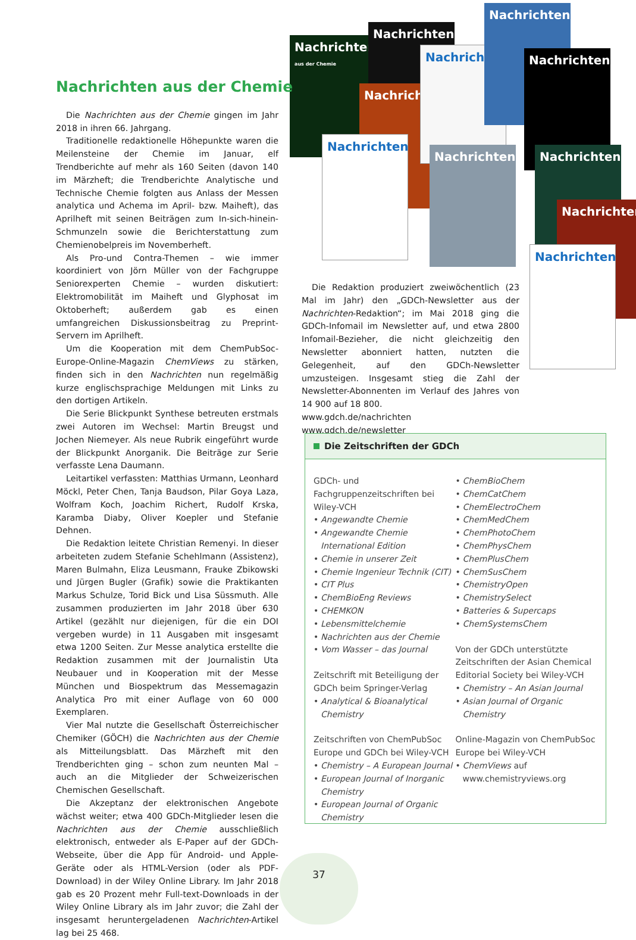Nachrichten
aus der Chemie
Nachrichten
Nachricht
Nachrichten
Nachrichten
Nachrichten
Nachrichten
Nachrichten Nachrichten
Nachrichten
Nachrichten
Nachrichten aus der Chemie
Die Nachrichten aus der Chemie gingen im Jahr 2018 in ihren 66. Jahrgang.
Traditionelle redaktionelle Höhepunkte waren die Meilensteine der Chemie im Januar, elf Trendberichte auf mehr als 160 Seiten (davon 140 im Märzheft; die Trendberichte Analytische und Technische Chemie folgten aus Anlass der Messen analytica und Achema im April- bzw. Maiheft), das Aprilheft mit seinen Beiträgen zum In-sich-hinein-Schmunzeln sowie die Berichterstattung zum Chemienobelpreis im Novemberheft.
Als Pro-und Contra-Themen – wie immer koordiniert von Jörn Müller von der Fachgruppe Seniorexperten Chemie – wurden diskutiert: Elektromobilität im Maiheft und Glyphosat im Oktoberheft; außerdem gab es einen umfangreichen Diskussionsbeitrag zu Preprint-Servern im Aprilheft.
Um die Kooperation mit dem ChemPubSoc-Europe-Online-Magazin ChemViews zu stärken, finden sich in den Nachrichten nun regelmäßig kurze englischsprachige Meldungen mit Links zu den dortigen Artikeln.
Die Serie Blickpunkt Synthese betreuten erstmals zwei Autoren im Wechsel: Martin Breugst und Jochen Niemeyer. Als neue Rubrik eingeführt wurde der Blickpunkt Anorganik. Die Beiträge zur Serie verfasste Lena Daumann.
Leitartikel verfassten: Matthias Urmann, Leonhard Möckl, Peter Chen, Tanja Baudson, Pilar Goya Laza, Wolfram Koch, Joachim Richert, Rudolf Krska, Karamba Diaby, Oliver Koepler und Stefanie Dehnen.
Die Redaktion leitete Christian Remenyi. In dieser arbeiteten zudem Stefanie Schehlmann (Assistenz), Maren Bulmahn, Eliza Leusmann, Frauke Zbikowski und Jürgen Bugler (Grafik) sowie die Praktikanten Markus Schulze, Torid Bick und Lisa Süssmuth. Alle zusammen produzierten im Jahr 2018 über 630 Artikel (gezählt nur diejenigen, für die ein DOI vergeben wurde) in 11 Ausgaben mit insgesamt etwa 1200 Seiten. Zur Messe analytica erstellte die Redaktion zusammen mit der Journalistin Uta Neubauer und in Kooperation mit der Messe München und Biospektrum das Messemagazin Analytica Pro mit einer Auflage von 60 000 Exemplaren.
Vier Mal nutzte die Gesellschaft Österreichischer Chemiker (GÖCH) die Nachrichten aus der Chemie als Mitteilungsblatt. Das Märzheft mit den Trendberichten ging – schon zum neunten Mal – auch an die Mitglieder der Schweizerischen Chemischen Gesellschaft.
Die Akzeptanz der elektronischen Angebote wächst weiter; etwa 400 GDCh-Mitglieder lesen die Nachrichten aus der Chemie ausschließlich elektronisch, entweder als E-Paper auf der GDCh-Webseite, über die App für Android- und Apple-Geräte oder als HTML-Version (oder als PDF-Download) in der Wiley Online Library. Im Jahr 2018 gab es 20 Prozent mehr Full-text-Downloads in der Wiley Online Library als im Jahr zuvor; die Zahl der insgesamt heruntergeladenen Nachrichten-Artikel lag bei 25 468.
Die Redaktion produziert zweiwöchentlich (23 Mal im Jahr) den „GDCh-Newsletter aus der Nachrichten-Redaktion“; im Mai 2018 ging die GDCh-Infomail im Newsletter auf, und etwa 2800 Infomail-Bezieher, die nicht gleichzeitig den Newsletter abonniert hatten, nutzten die Gelegenheit, auf den GDCh-Newsletter umzusteigen. Insgesamt stieg die Zahl der Newsletter-Abonnenten im Verlauf des Jahres von 14 900 auf 18 800.
www.gdch.de/nachrichten
www.gdch.de/newsletter
Die Zeitschriften der GDCh
GDCh- und Fachgruppenzeitschriften bei Wiley-VCH
Angewandte Chemie
Angewandte Chemie International Edition
Chemie in unserer Zeit
Chemie Ingenieur Technik (CIT)
CIT Plus
ChemBioEng Reviews
CHEMKON
Lebensmittelchemie
Nachrichten aus der Chemie
Vom Wasser – das Journal
Zeitschrift mit Beteiligung der GDCh beim Springer-Verlag
Analytical & Bioanalytical Chemistry
Zeitschriften von ChemPubSoc Europe und GDCh bei Wiley-VCH
Chemistry – A European Journal
European Journal of Inorganic Chemistry
European Journal of Organic Chemistry
ChemBioChem
ChemCatChem
ChemElectroChem
ChemMedChem
ChemPhotoChem
ChemPhysChem
ChemPlusChem
ChemSusChem
ChemistryOpen
ChemistrySelect
Batteries & Supercaps
ChemSystemsChem
Von der GDCh unterstützte Zeitschriften der Asian Chemical Editorial Society bei Wiley-VCH
Chemistry – An Asian Journal
Asian Journal of Organic Chemistry
Online-Magazin von ChemPubSoc Europe bei Wiley-VCH
ChemViews auf www.chemistryviews.org
37